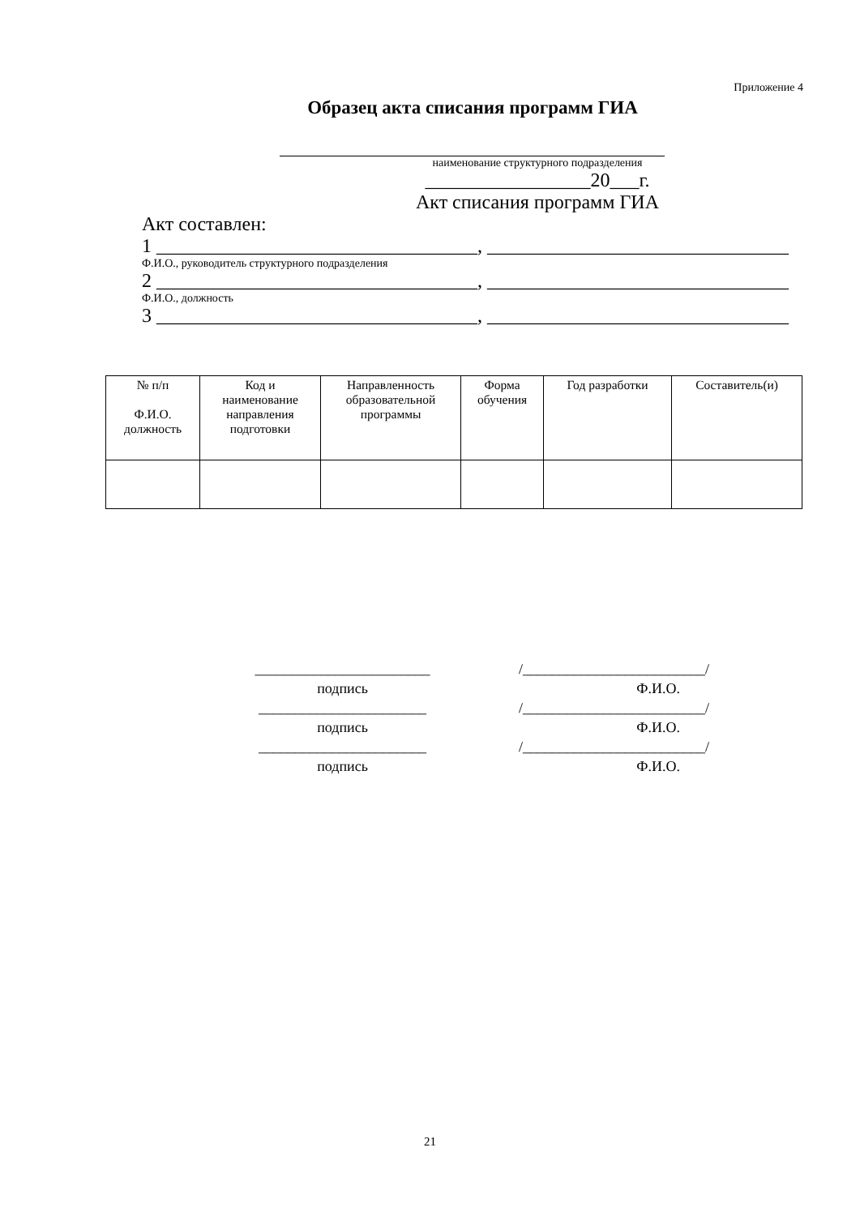Приложение 4
Образец акта списания программ ГИА
наименование структурного подразделения
_________________20___г.
Акт списания программ ГИА
Акт составлен:
1 _________________________________, _______________________________
Ф.И.О., руководитель структурного подразделения
2 _________________________________, _______________________________
Ф.И.О., должность
3 _________________________________, _______________________________
| № п/п Ф.И.О. должность | Код и наименование направления подготовки | Направленность образовательной программы | Форма обучения | Год разработки | Составитель(и) |
________________________
подпись
_______________________
подпись
_______________________
подпись
/_________________________/
Ф.И.О.
/_________________________/
Ф.И.О.
/_________________________/
Ф.И.О.
21